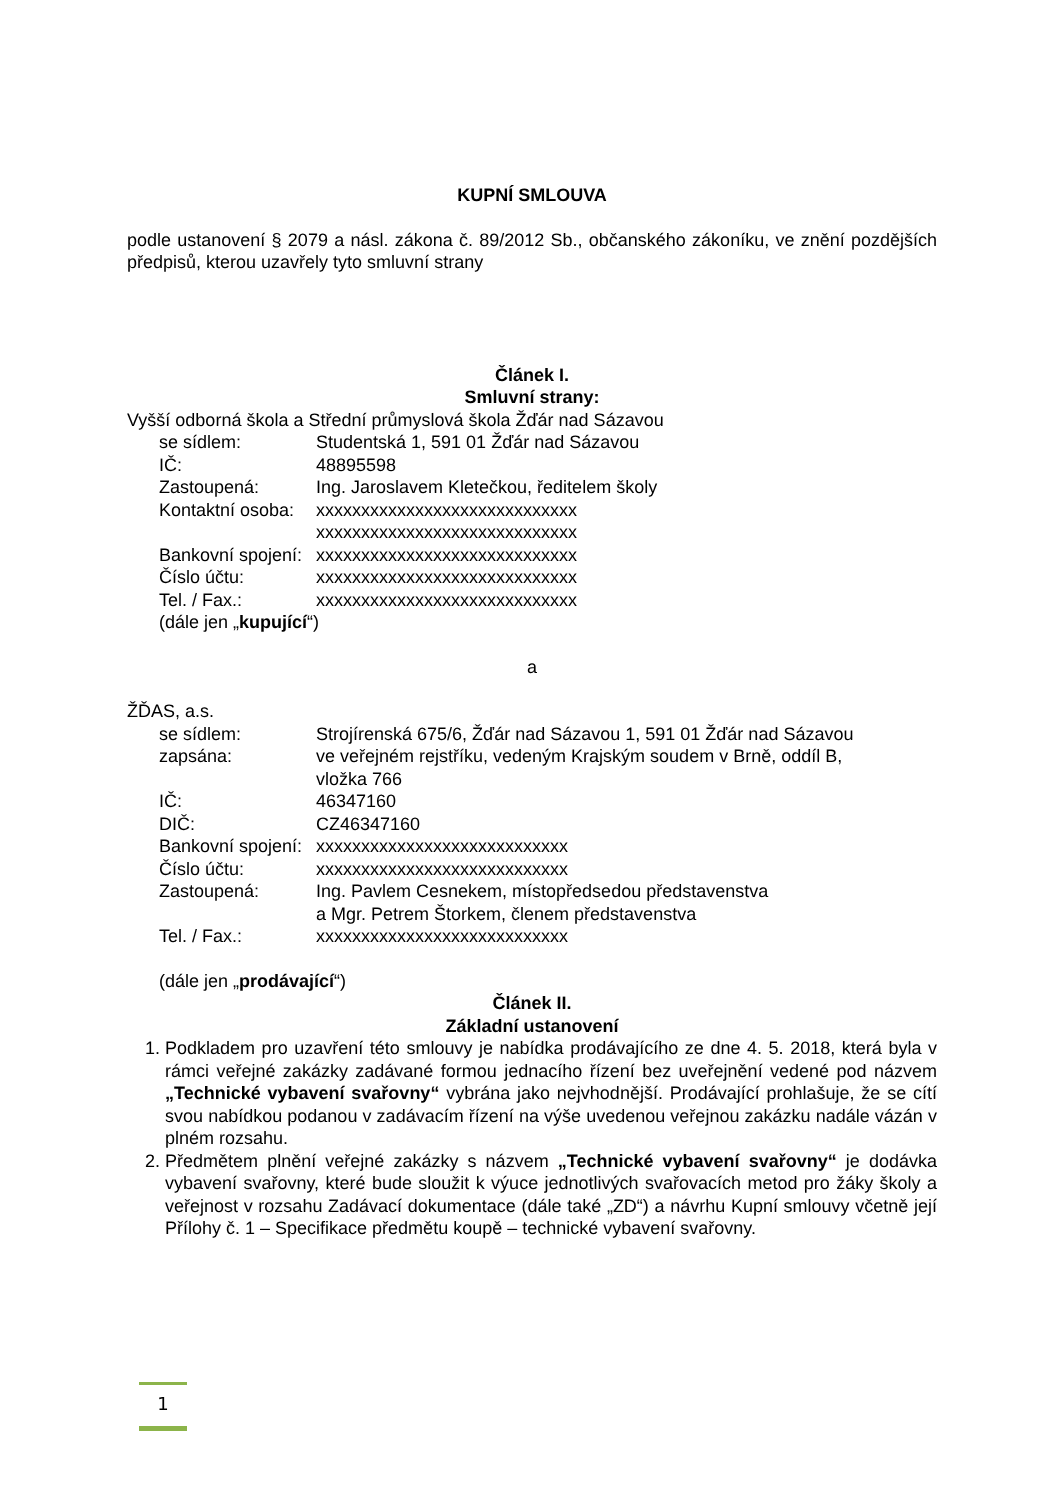KUPNÍ SMLOUVA
podle ustanovení § 2079 a násl. zákona č. 89/2012 Sb., občanského zákoníku, ve znění pozdějších předpisů, kterou uzavřely tyto smluvní strany
Článek I.
Smluvní strany:
Vyšší odborná škola a Střední průmyslová škola Žďár nad Sázavou
se sídlem: Studentská 1, 591 01 Žďár nad Sázavou
IČ: 48895598
Zastoupená: Ing. Jaroslavem Kletečkou, ředitelem školy
Kontaktní osoba: xxxxxxxxxxxxxxxxxxxxxxxxxxxxx
xxxxxxxxxxxxxxxxxxxxxxxxxxxxx
Bankovní spojení: xxxxxxxxxxxxxxxxxxxxxxxxxxxxx
Číslo účtu: xxxxxxxxxxxxxxxxxxxxxxxxxxxxx
Tel. / Fax.: xxxxxxxxxxxxxxxxxxxxxxxxxxxxx
(dále jen „ kupující “)
a
ŽĎAS, a.s.
se sídlem: Strojírenská 675/6, Žďár nad Sázavou 1, 591 01 Žďár nad Sázavou
zapsána: ve veřejném rejstříku, vedeným Krajským soudem v Brně, oddíl B,
vložka 766
IČ: 46347160
DIČ: CZ46347160
Bankovní spojení: xxxxxxxxxxxxxxxxxxxxxxxxxxxx
Číslo účtu: xxxxxxxxxxxxxxxxxxxxxxxxxxxx
Zastoupená: Ing. Pavlem Cesnekem, místopředsedou představenstva
a Mgr. Petrem Štorkem, členem představenstva
Tel. / Fax.: xxxxxxxxxxxxxxxxxxxxxxxxxxxx
(dále jen „ prodávající “)
Článek II.
Základní ustanovení
1. Podkladem pro uzavření této smlouvy je nabídka prodávajícího ze dne 4. 5. 2018, která byla v rámci veřejné zakázky zadávané formou jednacího řízení bez uveřejnění vedené pod názvem „Technické vybavení svařovny“ vybrána jako nejvhodnější. Prodávající prohlašuje, že se cítí svou nabídkou podanou v zadávacím řízení na výše uvedenou veřejnou zakázku nadále vázán v plném rozsahu.
2. Předmětem plnění veřejné zakázky s názvem „Technické vybavení svařovny“ je dodávka vybavení svařovny, které bude sloužit k výuce jednotlivých svařovacích metod pro žáky školy a veřejnost v rozsahu Zadávací dokumentace (dále také „ZD“) a návrhu Kupní smlouvy včetně její Přílohy č. 1 – Specifikace předmětu koupě – technické vybavení svařovny.
1